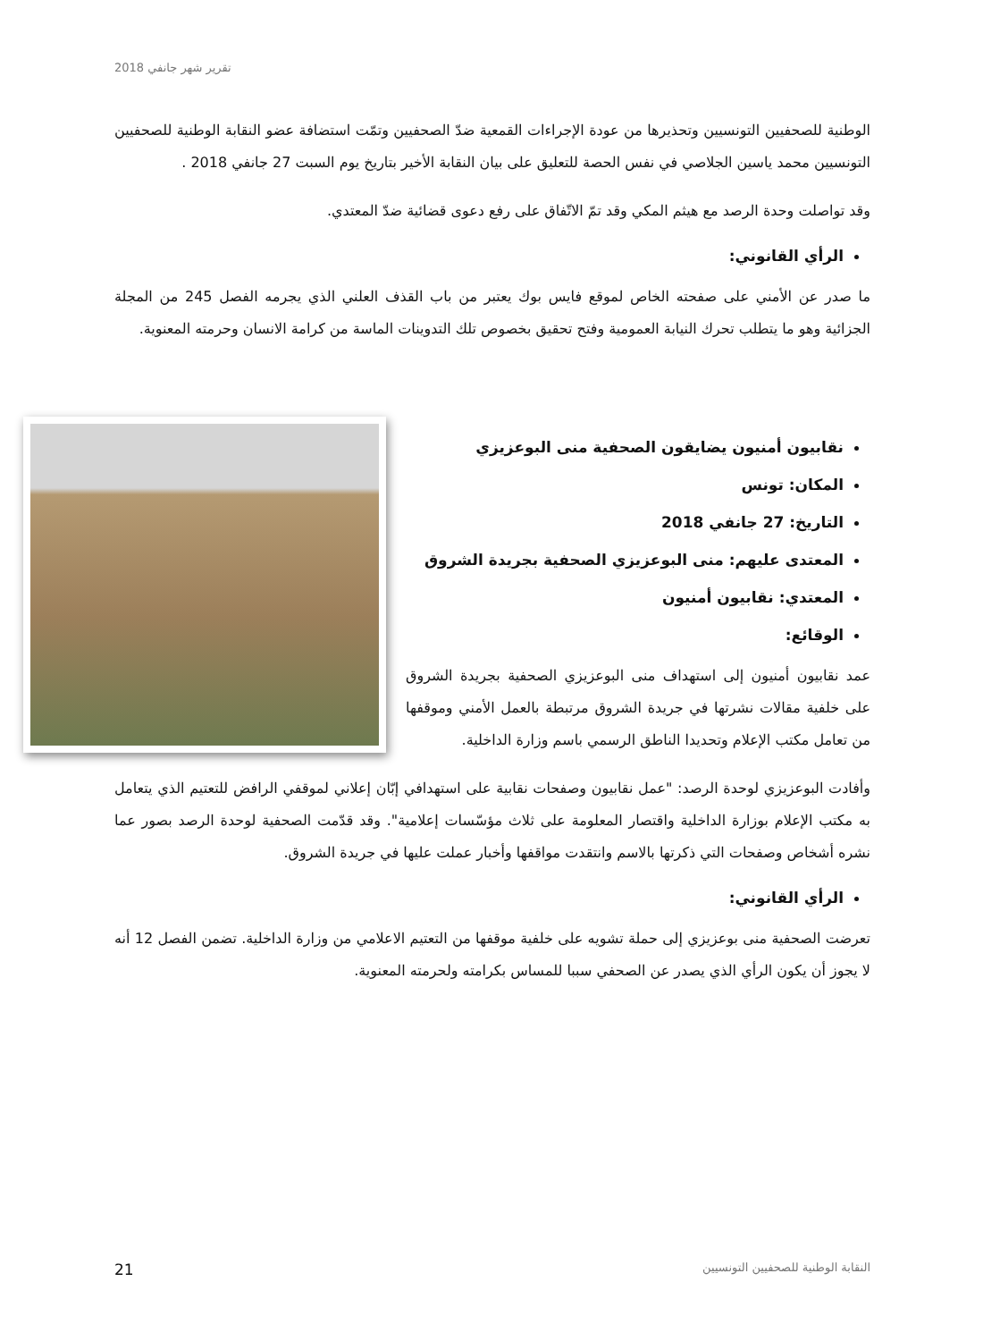تقرير شهر جانفي 2018
الوطنية للصحفيين التونسيين وتحذيرها من عودة الإجراءات القمعية ضدّ الصحفيين وتمّت استضافة عضو النقابة الوطنية للصحفيين التونسيين محمد ياسين الجلاصي في نفس الحصة للتعليق على بيان النقابة الأخير بتاريخ يوم السبت 27 جانفي 2018 .
وقد تواصلت وحدة الرصد مع هيثم المكي وقد تمّ الاتّفاق على رفع دعوى قضائية ضدّ المعتدي.
الرأي القانوني:
ما صدر عن الأمني على صفحته الخاص لموقع فايس بوك يعتبر من باب القذف العلني الذي يجرمه الفصل 245 من المجلة الجزائية وهو ما يتطلب تحرك النيابة العمومية وفتح تحقيق بخصوص تلك التدوينات الماسة من كرامة الانسان وحرمته المعنوية.
نقابيون أمنيون يضايقون الصحفية منى البوعزيزي
المكان: تونس
التاريخ: 27 جانفي 2018
المعتدى عليهم: منى البوعزيزي الصحفية بجريدة الشروق
المعتدي: نقابيون أمنيون
الوقائع:
عمد نقابيون أمنيون إلى استهداف منى البوعزيزي الصحفية بجريدة الشروق على خلفية مقالات نشرتها في جريدة الشروق مرتبطة بالعمل الأمني وموقفها من تعامل مكتب الإعلام وتحديدا الناطق الرسمي باسم وزارة الداخلية.
وأفادت البوعزيزي لوحدة الرصد: "عمل نقابيون وصفحات نقابية على استهدافي إبّان إعلاني لموقفي الرافض للتعتيم الذي يتعامل به مكتب الإعلام بوزارة الداخلية واقتصار المعلومة على ثلاث مؤسّسات إعلامية". وقد قدّمت الصحفية لوحدة الرصد بصور عما نشره أشخاص وصفحات التي ذكرتها بالاسم وانتقدت مواقفها وأخبار عملت عليها في جريدة الشروق.
الرأي القانوني:
تعرضت الصحفية منى بوعزيزي إلى حملة تشويه على خلفية موقفها من التعتيم الاعلامي من وزارة الداخلية. تضمن الفصل 12 أنه لا يجوز أن يكون الرأي الذي يصدر عن الصحفي سببا للمساس بكرامته ولحرمته المعنوية.
النقابة الوطنية للصحفيين التونسيين 21